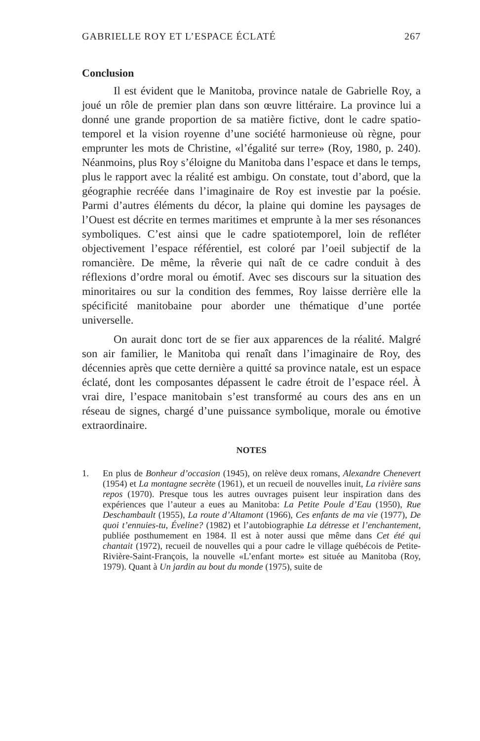GABRIELLE ROY ET L’ESPACE ÉCLATÉ 267
Conclusion
Il est évident que le Manitoba, province natale de Gabrielle Roy, a joué un rôle de premier plan dans son œuvre littéraire. La province lui a donné une grande proportion de sa matière fictive, dont le cadre spatio-temporel et la vision royenne d’une société harmonieuse où règne, pour emprunter les mots de Christine, «l’égalité sur terre» (Roy, 1980, p. 240). Néanmoins, plus Roy s’éloigne du Manitoba dans l’espace et dans le temps, plus le rapport avec la réalité est ambigu. On constate, tout d’abord, que la géographie recréée dans l’imaginaire de Roy est investie par la poésie. Parmi d’autres éléments du décor, la plaine qui domine les paysages de l’Ouest est décrite en termes maritimes et emprunte à la mer ses résonances symboliques. C’est ainsi que le cadre spatiotemporel, loin de refléter objectivement l’espace référentiel, est coloré par l’oeil subjectif de la romancière. De même, la rêverie qui naît de ce cadre conduit à des réflexions d’ordre moral ou émotif. Avec ses discours sur la situation des minoritaires ou sur la condition des femmes, Roy laisse derrière elle la spécificité manitobaine pour aborder une thématique d’une portée universelle.
On aurait donc tort de se fier aux apparences de la réalité. Malgré son air familier, le Manitoba qui renaît dans l’imaginaire de Roy, des décennies après que cette dernière a quitté sa province natale, est un espace éclaté, dont les composantes dépassent le cadre étroit de l’espace réel. À vrai dire, l’espace manitobain s’est transformé au cours des ans en un réseau de signes, chargé d’une puissance symbolique, morale ou émotive extraordinaire.
NOTES
1. En plus de Bonheur d’occasion (1945), on relève deux romans, Alexandre Chenevert (1954) et La montagne secrète (1961), et un recueil de nouvelles inuit, La rivière sans repos (1970). Presque tous les autres ouvrages puisent leur inspiration dans des expériences que l’auteur a eues au Manitoba: La Petite Poule d’Eau (1950), Rue Deschambault (1955), La route d’Altamont (1966), Ces enfants de ma vie (1977), De quoi t’ennuies-tu, Éveline? (1982) et l’autobiographie La détresse et l’enchantement, publiée posthumement en 1984. Il est à noter aussi que même dans Cet été qui chantait (1972), recueil de nouvelles qui a pour cadre le village québécois de Petite-Rivière-Saint-François, la nouvelle «L’enfant morte» est située au Manitoba (Roy, 1979). Quant à Un jardin au bout du monde (1975), suite de